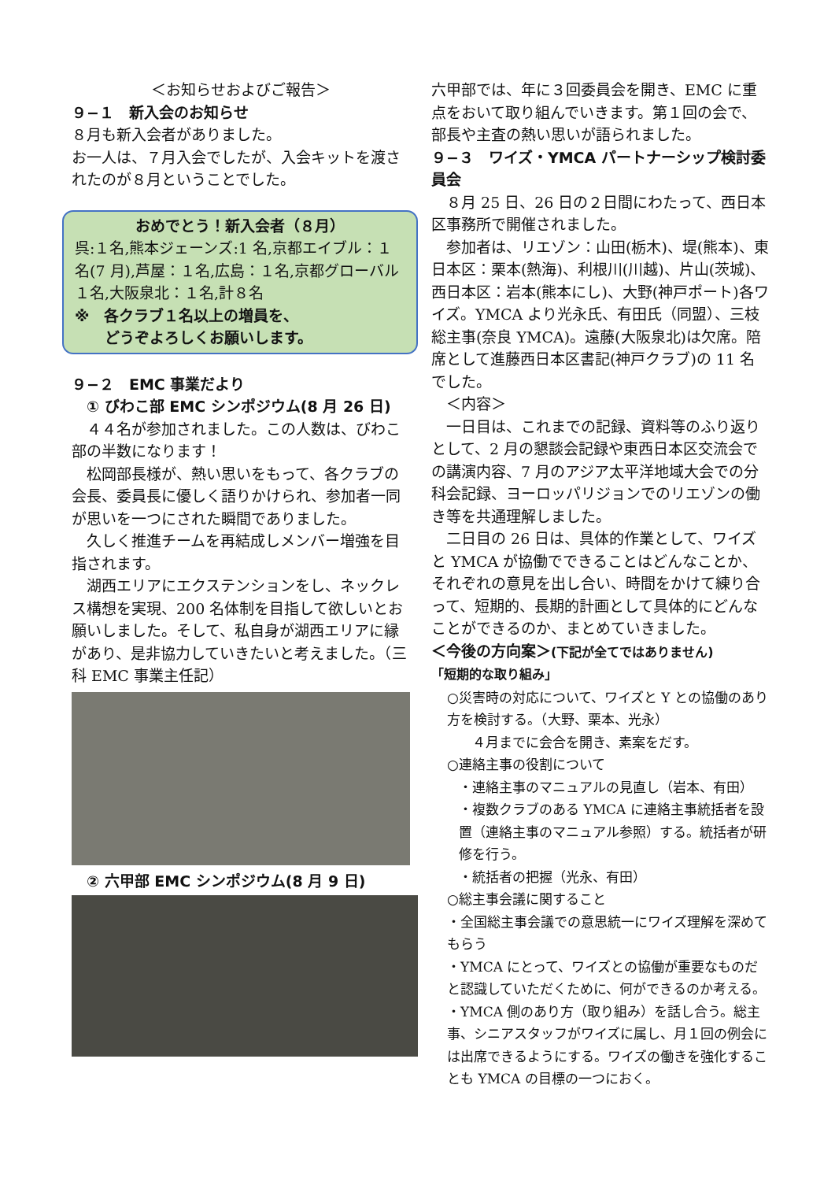＜お知らせおよびご報告＞
９−１　新入会のお知らせ
８月も新入会者がありました。
お一人は、７月入会でしたが、入会キットを渡されたのが８月ということでした。
おめでとう！新入会者（８月）
呉:１名,熊本ジェーンズ:1 名,京都エイブル：１名(7 月),芦屋：１名,広島：１名,京都グローバル１名,大阪泉北：１名,計８名
※　各クラブ１名以上の増員を、
　　どうぞよろしくお願いします。
９−２　EMC 事業だより
　① びわこ部 EMC シンポジウム(8 月 26 日)
　４４名が参加されました。この人数は、びわこ部の半数になります！
　松岡部長様が、熱い思いをもって、各クラブの会長、委員長に優しく語りかけられ、参加者一同が思いを一つにされた瞬間でありました。
　久しく推進チームを再結成しメンバー増強を目指されます。
　湖西エリアにエクステンションをし、ネックレス構想を実現、200 名体制を目指して欲しいとお願いしました。そして、私自身が湖西エリアに縁があり、是非協力していきたいと考えました。（三科 EMC 事業主任記）
　② 六甲部 EMC シンポジウム(8 月 9 日)
六甲部では、年に３回委員会を開き、EMC に重点をおいて取り組んでいきます。第１回の会で、部長や主査の熱い思いが語られました。
９−３　ワイズ・YMCA パートナーシップ検討委員会
　８月 25 日、26 日の２日間にわたって、西日本区事務所で開催されました。
　参加者は、リエゾン：山田(栃木)、堤(熊本)、東日本区：栗本(熱海)、利根川(川越)、片山(茨城)、西日本区：岩本(熊本にし)、大野(神戸ポート)各ワイズ。YMCA より光永氏、有田氏（同盟）、三枝総主事(奈良 YMCA)。遠藤(大阪泉北)は欠席。陪席として進藤西日本区書記(神戸クラブ)の 11 名でした。
　＜内容＞
　一日目は、これまでの記録、資料等のふり返りとして、2 月の懇談会記録や東西日本区交流会での講演内容、7 月のアジア太平洋地域大会での分科会記録、ヨーロッパリジョンでのリエゾンの働き等を共通理解しました。
　二日目の 26 日は、具体的作業として、ワイズと YMCA が協働でできることはどんなことか、それぞれの意見を出し合い、時間をかけて練り合って、短期的、長期的計画として具体的にどんなことができるのか、まとめていきました。
＜今後の方向案＞(下記が全てではありません)
「短期的な取り組み」
○災害時の対応について、ワイズと Y との協働のあり方を検討する。（大野、栗本、光永）
　４月までに会合を開き、素案をだす。
○連絡主事の役割について
・連絡主事のマニュアルの見直し（岩本、有田）
・複数クラブのある YMCA に連絡主事統括者を設置（連絡主事のマニュアル参照）する。統括者が研修を行う。
・統括者の把握（光永、有田）
○総主事会議に関すること
・全国総主事会議での意思統一にワイズ理解を深めてもらう
・YMCA にとって、ワイズとの協働が重要なものだと認識していただくために、何ができるのか考える。
・YMCA 側のあり方（取り組み）を話し合う。総主事、シニアスタッフがワイズに属し、月１回の例会には出席できるようにする。ワイズの働きを強化することも YMCA の目標の一つにおく。